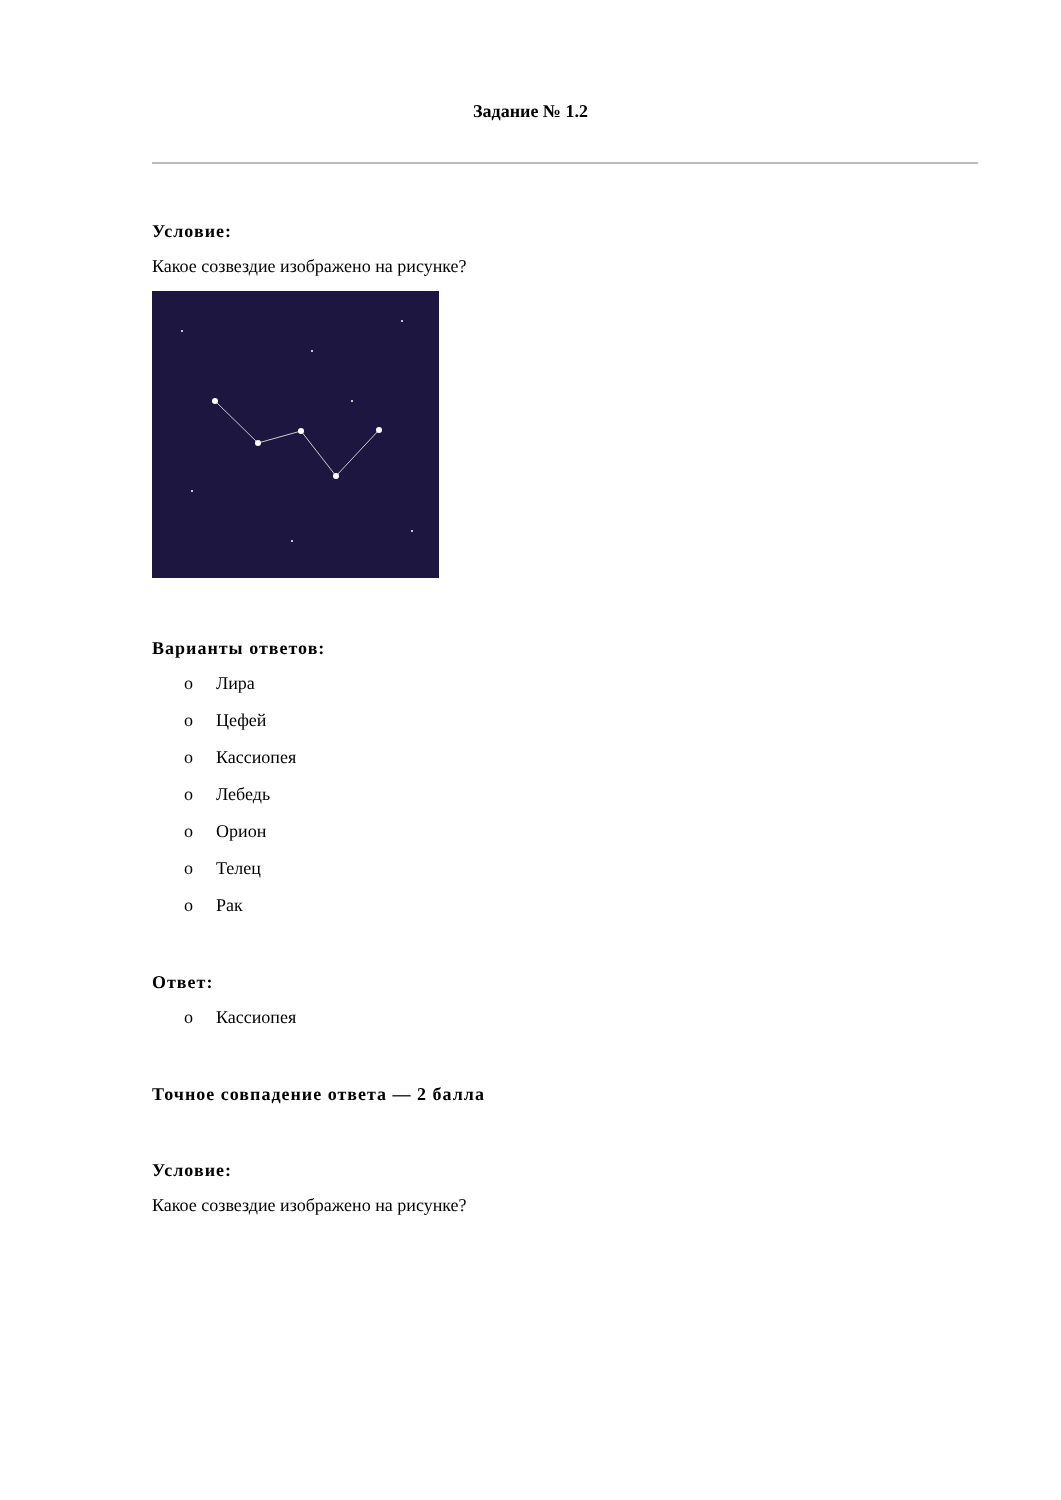Задание № 1.2
Условие:
Какое созвездие изображено на рисунке?
Варианты ответов:
o Лира
o Цефей
o Кассиопея
o Лебедь
o Орион
o Телец
o Рак
Ответ:
o Кассиопея
Точное совпадение ответа — 2 балла
Условие:
Какое созвездие изображено на рисунке?